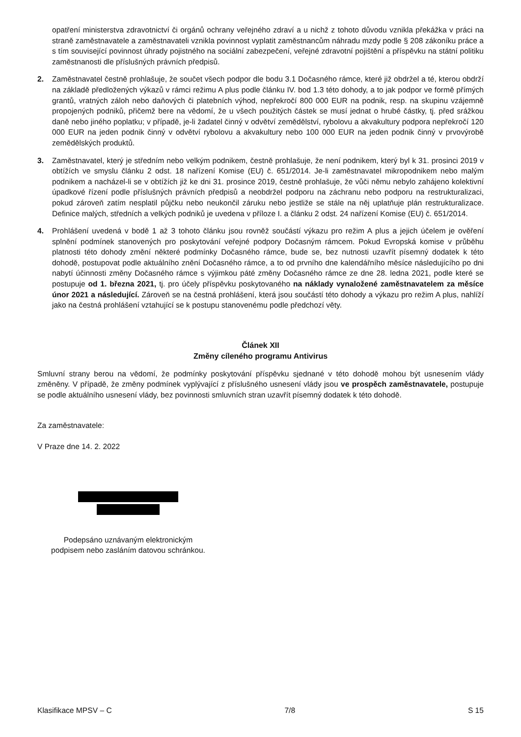opatření ministerstva zdravotnictví či orgánů ochrany veřejného zdraví a u nichž z tohoto důvodu vznikla překážka v práci na straně zaměstnavatele a zaměstnavateli vznikla povinnost vyplatit zaměstnancům náhradu mzdy podle § 208 zákoníku práce a s tím související povinnost úhrady pojistného na sociální zabezpečení, veřejné zdravotní pojištění a příspěvku na státní politiku zaměstnanosti dle příslušných právních předpisů.
2. Zaměstnavatel čestně prohlašuje, že součet všech podpor dle bodu 3.1 Dočasného rámce, které již obdržel a té, kterou obdrží na základě předložených výkazů v rámci režimu A plus podle článku IV. bod 1.3 této dohody, a to jak podpor ve formě přímých grantů, vratných záloh nebo daňových či platebních výhod, nepřekročí 800 000 EUR na podnik, resp. na skupinu vzájemně propojených podniků, přičemž bere na vědomí, že u všech použitých částek se musí jednat o hrubé částky, tj. před srážkou daně nebo jiného poplatku; v případě, je-li žadatel činný v odvětví zemědělství, rybolovu a akvakultury podpora nepřekročí 120 000 EUR na jeden podnik činný v odvětví rybolovu a akvakultury nebo 100 000 EUR na jeden podnik činný v prvovýrobě zemědělských produktů.
3. Zaměstnavatel, který je středním nebo velkým podnikem, čestně prohlašuje, že není podnikem, který byl k 31. prosinci 2019 v obtížích ve smyslu článku 2 odst. 18 nařízení Komise (EU) č. 651/2014. Je-li zaměstnavatel mikropodnikem nebo malým podnikem a nacházel-li se v obtížích již ke dni 31. prosince 2019, čestně prohlašuje, že vůči němu nebylo zahájeno kolektivní úpadkové řízení podle příslušných právních předpisů a neobdržel podporu na záchranu nebo podporu na restrukturalizaci, pokud zároveň zatím nesplatil půjčku nebo neukončil záruku nebo jestliže se stále na něj uplatňuje plán restrukturalizace. Definice malých, středních a velkých podniků je uvedena v příloze I. a článku 2 odst. 24 nařízení Komise (EU) č. 651/2014.
4. Prohlášení uvedená v bodě 1 až 3 tohoto článku jsou rovněž součástí výkazu pro režim A plus a jejich účelem je ověření splnění podmínek stanovených pro poskytování veřejné podpory Dočasným rámcem. Pokud Evropská komise v průběhu platnosti této dohody změní některé podmínky Dočasného rámce, bude se, bez nutnosti uzavřít písemný dodatek k této dohodě, postupovat podle aktuálního znění Dočasného rámce, a to od prvního dne kalendářního měsíce následujícího po dni nabytí účinnosti změny Dočasného rámce s výjimkou páté změny Dočasného rámce ze dne 28. ledna 2021, podle které se postupuje od 1. března 2021, tj. pro účely příspěvku poskytovaného na náklady vynaložené zaměstnavatelem za měsíce únor 2021 a následující. Zároveň se na čestná prohlášení, která jsou součástí této dohody a výkazu pro režim A plus, nahlíží jako na čestná prohlášení vztahující se k postupu stanovenému podle předchozí věty.
Článek XII
Změny cíleného programu Antivirus
Smluvní strany berou na vědomí, že podmínky poskytování příspěvku sjednané v této dohodě mohou být usnesením vlády změněny. V případě, že změny podmínek vyplývající z příslušného usnesení vlády jsou ve prospěch zaměstnavatele, postupuje se podle aktuálního usnesení vlády, bez povinnosti smluvních stran uzavřít písemný dodatek k této dohodě.
Za zaměstnavatele:
V Praze dne 14. 2. 2022
Podepsáno uznávaným elektronickým
podpisem nebo zasláním datovou schránkou.
Klasifikace MPSV – C 7/8 S 15